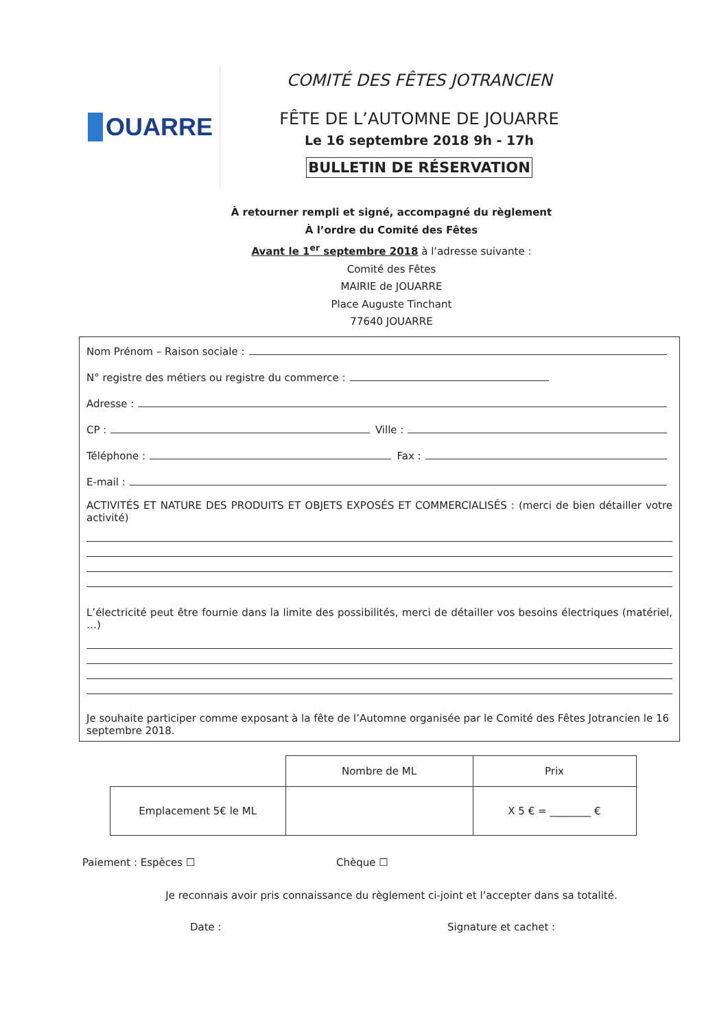OUARRE
COMITÉ DES FÊTES JOTRANCIEN
FÊTE DE L’AUTOMNE DE JOUARRE
Le 16 septembre 2018 9h - 17h
BULLETIN DE RÉSERVATION
À retourner rempli et signé, accompagné du règlement
À l’ordre du Comité des Fêtes
Avant le 1<sup>er</sup> septembre 2018 à l’adresse suivante :
Comité des Fêtes
MAIRIE de JOUARRE
Place Auguste Tinchant
77640 JOUARRE
Nom Prénom – Raison sociale :
N° registre des métiers ou registre du commerce :
Adresse :
CP : Ville :
Téléphone : Fax :
E-mail :
ACTIVITÉS ET NATURE DES PRODUITS ET OBJETS EXPOSÉS ET COMMERCIALISÉS : (merci de bien détailler votre activité)
L’électricité peut être fournie dans la limite des possibilités, merci de détailler vos besoins électriques (matériel, …)
Je souhaite participer comme exposant à la fête de l’Automne organisée par le Comité des Fêtes Jotrancien le 16 septembre 2018.
| | Nombre de ML | Prix |
| Emplacement 5€ le ML | | X 5 € = ________ € |
Paiement : Espèces ☐ Chèque ☐
Je reconnais avoir pris connaissance du règlement ci-joint et l’accepter dans sa totalité.
Date : Signature et cachet :